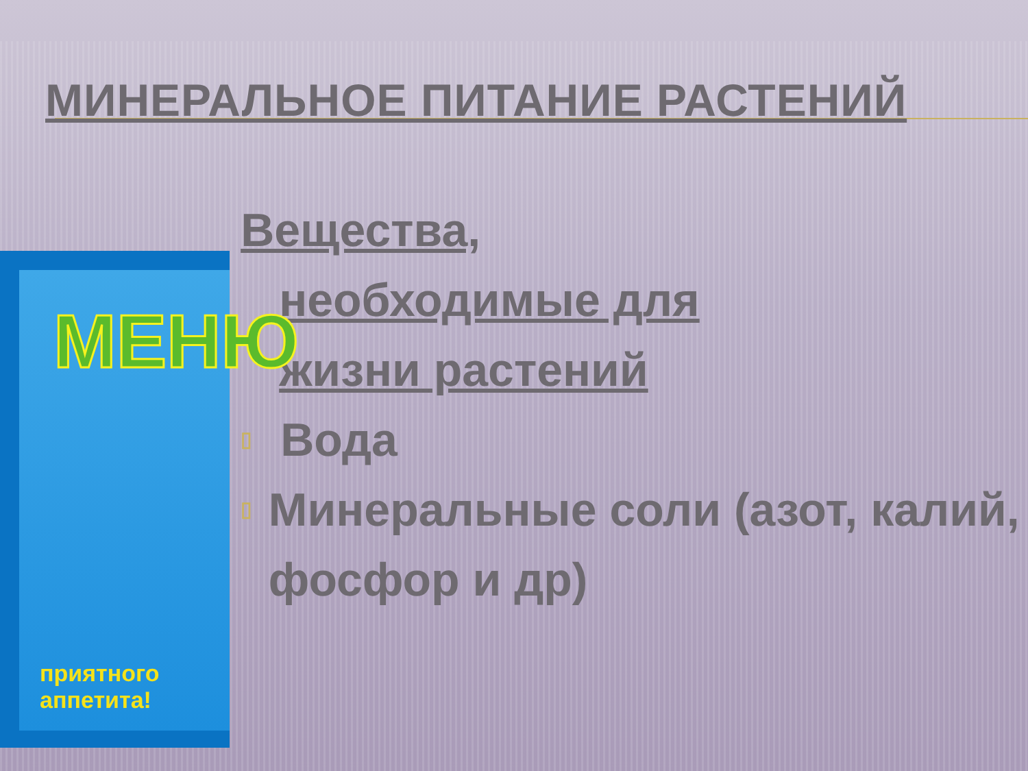МИНЕРАЛЬНОЕ ПИТАНИЕ РАСТЕНИЙ
МЕНЮ
приятного аппетита!
Вещества,
необходимые для
жизни растений
▯ Вода
▯ Минеральные соли (азот, калий, фосфор и др)